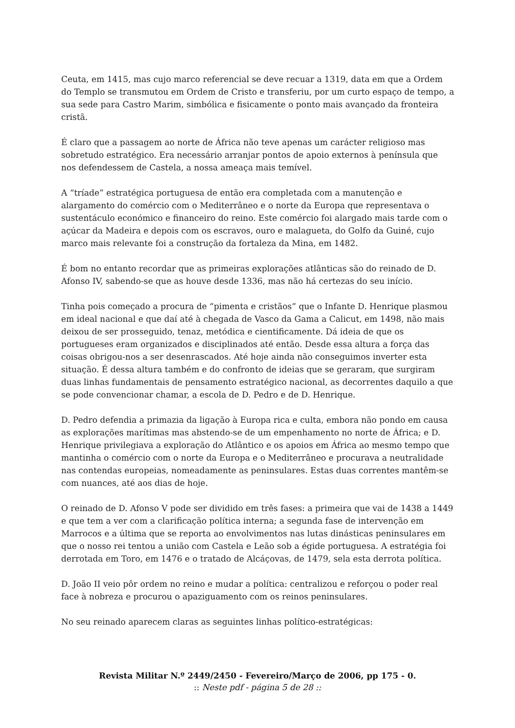Ceuta, em 1415, mas cujo marco referencial se deve recuar a 1319, data em que a Ordem do Templo se transmutou em Ordem de Cristo e transferiu, por um curto espaço de tempo, a sua sede para Castro Marim, simbólica e fisicamente o ponto mais avançado da fronteira cristã.
É claro que a passagem ao norte de África não teve apenas um carácter religioso mas sobretudo estratégico. Era necessário arranjar pontos de apoio externos à península que nos defendessem de Castela, a nossa ameaça mais temível.
A “tríade” estratégica portuguesa de então era completada com a manutenção e alargamento do comércio com o Mediterrâneo e o norte da Europa que representava o sustentáculo económico e financeiro do reino. Este comércio foi alargado mais tarde com o açúcar da Madeira e depois com os escravos, ouro e malagueta, do Golfo da Guiné, cujo marco mais relevante foi a construção da fortaleza da Mina, em 1482.
É bom no entanto recordar que as primeiras explorações atlânticas são do reinado de D. Afonso IV, sabendo-se que as houve desde 1336, mas não há certezas do seu início.
Tinha pois começado a procura de “pimenta e cristãos” que o Infante D. Henrique plasmou em ideal nacional e que daí até à chegada de Vasco da Gama a Calicut, em 1498, não mais deixou de ser prosseguido, tenaz, metódica e cientificamente. Dá ideia de que os portugueses eram organizados e disciplinados até então. Desde essa altura a força das coisas obrigou-nos a ser desenrascados. Até hoje ainda não conseguimos inverter esta situação. É dessa altura também e do confronto de ideias que se geraram, que surgiram duas linhas fundamentais de pensamento estratégico nacional, as decorrentes daquilo a que se pode convencionar chamar, a escola de D. Pedro e de D. Henrique.
D. Pedro defendia a primazia da ligação à Europa rica e culta, embora não pondo em causa as explorações marítimas mas abstendo-se de um empenhamento no norte de África; e D. Henrique privilegiava a exploração do Atlântico e os apoios em África ao mesmo tempo que mantinha o comércio com o norte da Europa e o Mediterrâneo e procurava a neutralidade nas contendas europeias, nomeadamente as peninsulares. Estas duas correntes mantêm-se com nuances, até aos dias de hoje.
O reinado de D. Afonso V pode ser dividido em três fases: a primeira que vai de 1438 a 1449 e que tem a ver com a clarificação política interna; a segunda fase de intervenção em Marrocos e a última que se reporta ao envolvimentos nas lutas dinásticas peninsulares em que o nosso rei tentou a união com Castela e Leão sob a égide portuguesa. A estratégia foi derrotada em Toro, em 1476 e o tratado de Alcáçovas, de 1479, sela esta derrota política.
D. João II veio pôr ordem no reino e mudar a política: centralizou e reforçou o poder real face à nobreza e procurou o apaziguamento com os reinos peninsulares.
No seu reinado aparecem claras as seguintes linhas político-estratégicas:
Revista Militar N.º 2449/2450 - Fevereiro/Março de 2006, pp 175 - 0.
:: Neste pdf - página 5 de 28 ::